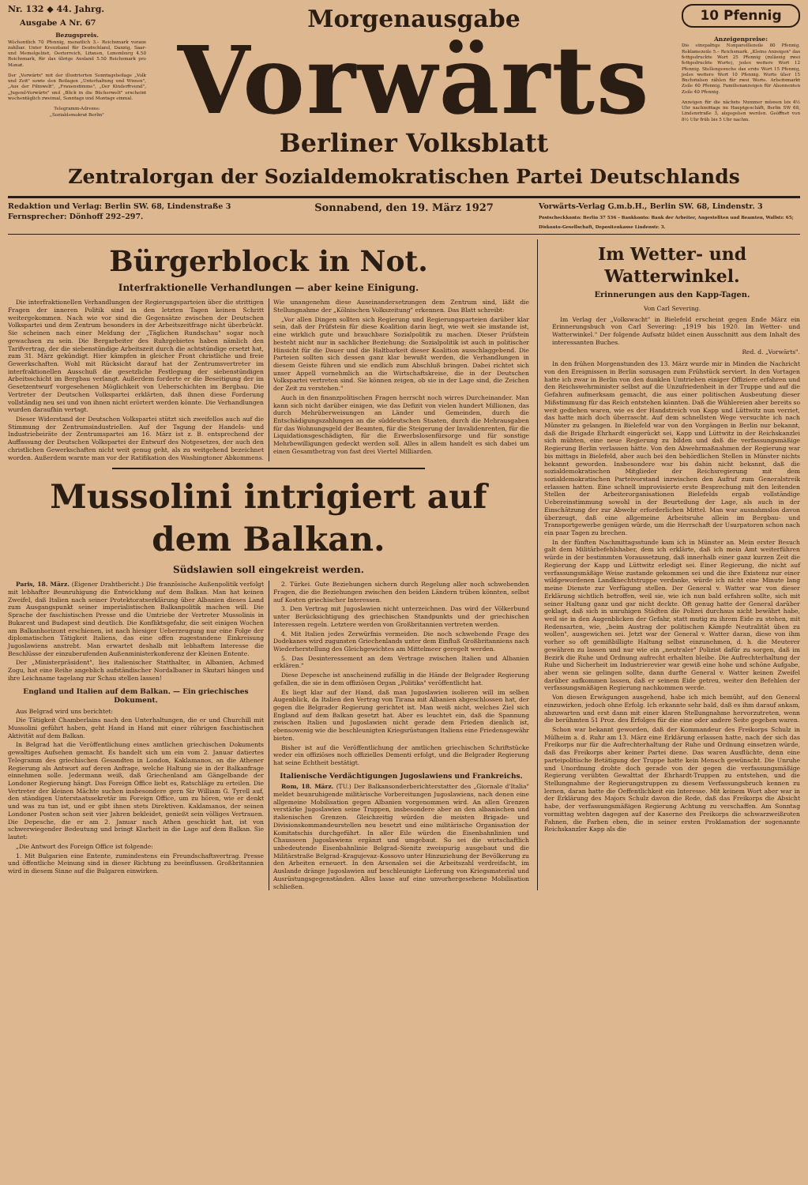Nr. 132 ◆ 44. Jahrg.
Ausgabe A Nr. 67
Bezugspreis.
Wöchentlich 70 Pfennig, monatlich 3.– Reichsmark voraus zahlbar. Unter Kreuzband für Deutschland, Danzig, Saar- und Memelgebiet, Oesterreich, Litauen, Luxemburg 4.50 Reichsmark, für das übrige Ausland 5.50 Reichsmark pro Monat.
Der „Vorwärts" mit der illustrierten Sonntagsbeilage „Volk und Zeit" sowie den Beilagen „Unterhaltung und Wissen", „Aus der Filmwelt", „Frauenstimme", „Der Kinderfreund", „Jugend-Vorwärts" und „Blick in die Bücherwelt" erscheint wochentäglich zweimal, Sonntags und Montags einmal.
Telegramm-Adresse:
„Sozialdemokrat Berlin"
Morgenausgabe
Vorwärts
Berliner Volksblatt
10 Pfennig
Anzeigenpreise:
Die einspaltige Nonpareillezeile 80 Pfennig. Reklamezeile 5.– Reichsmark. „Kleine Anzeigen" das fettgedruckte Wort 25 Pfennig (zulässig zwei fettgedruckte Worte), jedes weitere Wort 12 Pfennig. Stellengesuche das erste Wort 15 Pfennig, jedes weitere Wort 10 Pfennig. Worte über 15 Buchstaben zählen für zwei Worte. Arbeitsmarkt Zeile 60 Pfennig. Familienanzeigen für Abonnenten Zeile 40 Pfennig.
Anzeigen für die nächste Nummer müssen bis 4½ Uhr nachmittags im Hauptgeschäft, Berlin SW 68, Lindenstraße 3, abgegeben werden. Geöffnet von 8½ Uhr früh bis 5 Uhr nachm.
Zentralorgan der Sozialdemokratischen Partei Deutschlands
Redaktion und Verlag: Berlin SW. 68, Lindenstraße 3
Fernsprecher: Dönhoff 292–297.
Sonnabend, den 19. März 1927
Vorwärts-Verlag G.m.b.H., Berlin SW. 68, Lindenstr. 3
Postscheckkonto: Berlin 37 536 – Bankkonto: Bank der Arbeiter, Angestellten und Beamten, Wallstr. 65; Diskonto-Gesellschaft, Depositenkasse Lindenstr. 3.
Bürgerblock in Not.
Interfraktionelle Verhandlungen — aber keine Einigung.
Die interfraktionellen Verhandlungen der Regierungsparteien über die strittigen Fragen der inneren Politik sind in den letzten Tagen keinen Schritt weitergekommen. Nach wie vor sind die Gegensätze zwischen der Deutschen Volkspartei und dem Zentrum besonders in der Arbeitszeitfrage nicht überbrückt. Sie scheinen nach einer Meldung der „Täglichen Rundschau" sogar noch gewachsen zu sein. Die Bergarbeiter des Ruhrgebietes haben nämlich den Tarifvertrag, der die siebenstündige Arbeitszeit durch die achtstündige ersetzt hat, zum 31. März gekündigt. Hier kämpfen in gleicher Front christliche und freie Gewerkschaften. Wohl mit Rücksicht darauf hat der Zentrumsvertreter im interfraktionellen Ausschuß die gesetzliche Festlegung der siebenstündigen Arbeitsschicht im Bergbau verlangt. Außerdem forderte er die Beseitigung der im Gesetzentwurf vorgesehenen Möglichkeit von Ueberschichten im Bergbau. Die Vertreter der Deutschen Volkspartei erklärten, daß ihnen diese Forderung vollständig neu sei und von ihnen nicht erörtert werden könnte. Die Verhandlungen wurden daraufhin vertagt.
Dieser Widerstand der Deutschen Volkspartei stützt sich zweifellos auch auf die Stimmung der Zentrumsindustriellen. Auf der Tagung der Handels- und Industriebeiräte der Zentrumspartei am 16. März ist z. B. entsprechend der Auffassung der Deutschen Volkspartei der Entwurf des Notgesetzes, der auch den christlichen Gewerkschaften nicht weit genug geht, als zu weitgehend bezeichnet worden. Außerdem warnte man vor der Ratifikation des Washingtoner Abkommens. Wie unangenehm diese Auseinandersetzungen dem Zentrum sind, läßt die Stellungnahme der „Kölnischen Volkszeitung" erkennen. Das Blatt schreibt:
„Vor allen Dingen sollten sich Regierung und Regierungsparteien darüber klar sein, daß der Prüfstein für diese Koalition darin liegt, wie weit sie imstande ist, eine wirklich gute und brauchbare Sozialpolitik zu machen. Dieser Prüfstein besteht nicht nur in sachlicher Beziehung; die Sozialpolitik ist auch in politischer Hinsicht für die Dauer und die Haltbarkeit dieser Koalition ausschlaggebend. Die Parteien sollten sich dessen ganz klar bewußt werden, die Verhandlungen in diesem Geiste führen und sie endlich zum Abschluß bringen. Dabei richtet sich unser Appell vornehmlich an die Wirtschaftskreise, die in der Deutschen Volkspartei vertreten sind. Sie können zeigen, ob sie in der Lage sind, die Zeichen der Zeit zu verstehen."
Auch in den finanzpolitischen Fragen herrscht noch wirres Durcheinander. Man kann sich nicht darüber einigen, wie das Defizit von vielen hundert Millionen, das durch Mehrüberweisungen an Länder und Gemeinden, durch die Entschädigungszahlungen an die süddeutschen Staaten, durch die Mehrausgaben für das Wohnungsgeld der Beamten, für die Steigerung der Invalidenrenten, für die Liquidationsgeschädigten, für die Erwerbslosenfürsorge und für sonstige Mehrbewilligungen gedeckt werden soll. Alles in allem handelt es sich dabei um einen Gesamtbetrag von fast drei Viertel Milliarden.
Mussolini intrigiert auf dem Balkan.
Südslawien soll eingekreist werden.
Paris, 18. März. (Eigener Drahtbericht.) Die französische Außenpolitik verfolgt mit lebhafter Beunruhigung die Entwicklung auf dem Balkan. Man hat keinen Zweifel, daß Italien nach seiner Protektoratserklärung über Albanien dieses Land zum Ausgangspunkt seiner imperialistischen Balkanpolitik machen will. Die Sprache der faschistischen Presse und die Umtriebe der Vertreter Mussolinis in Bukarest und Budapest sind deutlich. Die Konfliktsgefahr, die seit einigen Wochen am Balkanhorizont erschienen, ist nach hiesiger Ueberzeugung nur eine Folge der diplomatischen Tätigkeit Italiens, das eine offen zugestandene Einkreisung Jugoslawiens anstrebt. Man erwartet deshalb mit lebhaftem Interesse die Beschlüsse der einzuberufenden Außenministerkonferenz der Kleinen Entente.
Der „Ministerpräsident", lies italienischer Statthalter, in Albanien, Achmed Zogu, hat eine Reihe angeblich aufständischer Nordalbaner in Skutari hängen und ihre Leichname tagelang zur Schau stellen lassen!
England und Italien auf dem Balkan. — Ein griechisches Dokument.
Aus Belgrad wird uns berichtet:
Die Tätigkeit Chamberlains nach den Unterhaltungen, die er und Churchill mit Mussolini geführt haben, geht Hand in Hand mit einer rührigen faschistischen Aktivität auf dem Balkan.
In Belgrad hat die Veröffentlichung eines amtlichen griechischen Dokuments gewaltiges Aufsehen gemacht. Es handelt sich um ein vom 2. Januar datiertes Telegramm des griechischen Gesandten in London, Kaklamanos, an die Athener Regierung als Antwort auf deren Anfrage, welche Haltung sie in der Balkanfrage einnehmen solle. Jedermann weiß, daß Griechenland am Gängelbande der Londoner Regierung hängt. Das Foreign Office liebt es, Ratschläge zu erteilen. Die Vertreter der kleinen Mächte suchen insbesondere gern Sir William G. Tyrell auf, den ständigen Unterstaatssekretär im Foreign Office, um zu hören, wie er denkt und was zu tun ist, und er gibt ihnen stets Direktiven. Kaklamanos, der seinen Londoner Posten schon seit vier Jahren bekleidet, genießt sein völliges Vertrauen. Die Depesche, die er am 2. Januar nach Athen geschickt hat, ist von schwerwiegender Bedeutung und bringt Klarheit in die Lage auf dem Balkan. Sie lautet:
„Die Antwort des Foreign Office ist folgende:
1. Mit Bulgarien eine Entente, zumindestens ein Freundschaftsvertrag. Presse und öffentliche Meinung sind in dieser Richtung zu beeinflussen. Großbritannien wird in diesem Sinne auf die Bulgaren einwirken.
2. Türkei. Gute Beziehungen sichern durch Regelung aller noch schwebenden Fragen, die die Beziehungen zwischen den beiden Ländern trüben könnten, selbst auf Kosten griechischer Interessen.
3. Den Vertrag mit Jugoslawien nicht unterzeichnen. Das wird der Völkerbund unter Berücksichtigung des griechischen Standpunkts und der griechischen Interessen regeln. Letztere werden von Großbritannien vertreten werden.
4. Mit Italien jedes Zerwürfnis vermeiden. Die noch schwebende Frage des Dodekanes wird zugunsten Griechenlands unter dem Einfluß Großbritanniens nach Wiederherstellung des Gleichgewichtes am Mittelmeer geregelt werden.
5. Das Desinteressement an dem Vertrage zwischen Italien und Albanien erklären."
Diese Depesche ist anscheinend zufällig in die Hände der Belgrader Regierung gefallen, die sie in dem offiziösen Organ „Politika" veröffentlicht hat.
Es liegt klar auf der Hand, daß man Jugoslawien isolieren will im selben Augenblick, da Italien den Vertrag von Tirana mit Albanien abgeschlossen hat, der gegen die Belgrader Regierung gerichtet ist. Man weiß nicht, welches Ziel sich England auf dem Balkan gesetzt hat. Aber es leuchtet ein, daß die Spannung zwischen Italien und Jugoslawien nicht gerade dem Frieden dienlich ist, ebensowenig wie die beschleunigten Kriegsrüstungen Italiens eine Friedensgewähr bieten.
Bisher ist auf die Veröffentlichung der amtlichen griechischen Schriftstücke weder ein offiziöses noch offizielles Dementi erfolgt, und die Belgrader Regierung hat seine Echtheit bestätigt.
Italienische Verdächtigungen Jugoslawiens und Frankreichs.
Rom, 18. März. (TU.) Der Balkansonderberichterstatter des „Giornale d'Italia" meldet beunruhigende militärische Vorbereitungen Jugoslawiens, nach denen eine allgemeine Mobilisation gegen Albanien vorgenommen wird. An allen Grenzen verstärke Jugoslawien seine Truppen, insbesondere aber an den albanischen und italienischen Grenzen. Gleichzeitig würden die meisten Brigade- und Divisionskommandeurstellen neu besetzt und eine militärische Organisation der Komitatschis durchgeführt. In aller Eile würden die Eisenbahnlinien und Chausseen Jugoslawiens ergänzt und umgebaut. So sei die wirtschaftlich unbedeutende Eisenbahnlinie Belgrad–Sienitz zweispurig ausgebaut und die Militärstraße Belgrad–Kragujevaz–Kossovo unter Hinzuziehung der Bevölkerung zu den Arbeiten erneuert. In den Arsenalen sei die Arbeitszahl verdreifacht, im Auslande dränge Jugoslawien auf beschleunigte Lieferung von Kriegsmaterial und Ausrüstungsgegenständen. Alles lasse auf eine unvorhergesehene Mobilisation schließen.
Im Wetter- und Watterwinkel.
Erinnerungen aus den Kapp-Tagen.
Von Carl Severing.
Im Verlag der „Volkswacht" in Bielefeld erscheint gegen Ende März ein Erinnerungsbuch von Carl Severing: „1919 bis 1920. Im Wetter- und Watterwinkel." Der folgende Aufsatz bildet einen Ausschnitt aus dem Inhalt des interessanten Buches.
Red. d. „Vorwärts".
In den frühen Morgenstunden des 13. März wurde mir in Minden die Nachricht von den Ereignissen in Berlin sozusagen zum Frühstück serviert. In den Vortagen hatte ich zwar in Berlin von den dunklen Umtrieben einiger Offiziere erfahren und den Reichswehrminister selbst auf die Unzufriedenheit in der Truppe und auf die Gefahren aufmerksam gemacht, die aus einer politischen Ausbeutung dieser Mißstimmung für das Reich entstehen könnten. Daß die Wühlereien aber bereits so weit gediehen waren, wie es der Handstreich von Kapp und Lüttwitz nun verriet, das hatte mich doch überrascht. Auf dem schnellsten Wege versuchte ich nach Münster zu gelangen. In Bielefeld war von den Vorgängen in Berlin nur bekannt, daß die Brigade Ehrhardt eingerückt sei, Kapp und Lüttwitz in der Reichskanzlei sich mühten, eine neue Regierung zu bilden und daß die verfassungsmäßige Regierung Berlin verlassen hätte. Von den Abwehrmaßnahmen der Regierung war bis mittags in Bielefeld, aber auch bei den behördlichen Stellen in Münster nichts bekannt geworden. Insbesondere war bis dahin nicht bekannt, daß die sozialdemokratischen Mitglieder der Reichsregierung mit dem sozialdemokratischen Parteivorstand inzwischen den Aufruf zum Generalstreik erlassen hatten. Eine schnell improvisierte erste Besprechung mit den leitenden Stellen der Arbeiterorganisationen Bielefelds ergab vollständige Uebereinstimmung sowohl in der Beurteilung der Lage, als auch in der Einschätzung der zur Abwehr erforderlichen Mittel. Man war ausnahmslos davon überzeugt, daß eine allgemeine Arbeitsruhe allein im Bergbau- und Transportgewerbe genügen würde, um die Herrschaft der Usurpatoren schon nach ein paar Tagen zu brechen.
In der fünften Nachmittagsstunde kam ich in Münster an. Mein erster Besuch galt dem Militärbefehlshaber, dem ich erklärte, daß ich mein Amt weiterführen würde in der bestimmten Voraussetzung, daß innerhalb einer ganz kurzen Zeit die Regierung der Kapp und Lüttwitz erledigt sei. Einer Regierung, die nicht auf verfassungsmäßige Weise zustande gekommen sei und die ihre Existenz nur einer wildgewordenen Landknechtstruppe verdanke, würde ich nicht eine Minute lang meine Dienste zur Verfügung stellen. Der General v. Watter war von dieser Erklärung sichtlich betroffen, weil sie, wie ich nun bald erfahren sollte, sich mit seiner Haltung ganz und gar nicht deckte. Oft genug hatte der General darüber geklagt, daß sich in unruhigen Städten die Polizei durchaus nicht bewährt habe, weil sie in den Augenblicken der Gefahr, statt mutig zu ihrem Eide zu stehen, mit Redensarten, wie, „beim Austrag der politischen Kämpfe Neutralität üben zu wollen", ausgewichen sei. Jetzt war der General v. Watter daran, diese von ihm vorher so oft gemißbilligte Haltung selbst einzunehmen, d. h. die Meuterer gewähren zu lassen und nur wie ein „neutraler" Polizist dafür zu sorgen, daß im Bezirk die Ruhe und Ordnung aufrecht erhalten bleibe. Die Aufrechterhaltung der Ruhe und Sicherheit im Industrierevier war gewiß eine hohe und schöne Aufgabe, aber wenn sie gelingen sollte, dann durfte General v. Watter keinen Zweifel darüber aufkommen lassen, daß er seinem Eide getreu, weiter den Befehlen der verfassungsmäßigen Regierung nachkommen werde.
Von diesen Erwägungen ausgehend, habe ich mich bemüht, auf den General einzuwirken, jedoch ohne Erfolg. Ich erkannte sehr bald, daß es ihm darauf ankam, abzuwarten und erst dann mit einer klaren Stellungnahme hervorzutreten, wenn die berühmten 51 Proz. des Erfolges für die eine oder andere Seite gegeben waren.
Schon war bekannt geworden, daß der Kommandeur des Freikorps Schulz in Mülheim a. d. Ruhr am 13. März eine Erklärung erlassen hatte, nach der sich das Freikorps nur für die Aufrechterhaltung der Ruhe und Ordnung einsetzen würde, daß das Freikorps aber keiner Partei diene. Das waren Ausflüchte, denn eine parteipolitische Betätigung der Truppe hatte kein Mensch gewünscht. Die Unruhe und Unordnung drohte doch gerade von der gegen die verfassungsmäßige Regierung verübten Gewalttat der Ehrhardt-Truppen zu entstehen, und die Stellungnahme der Regierungstruppen zu diesem Verfassungsbruch kennen zu lernen, daran hatte die Oeffentlichkeit ein Interesse. Mit keinem Wort aber war in der Erklärung des Majors Schulz davon die Rede, daß das Freikorps die Absicht habe, der verfassungsmäßigen Regierung Achtung zu verschaffen. Am Sonntag vormittag wehten dagegen auf der Kaserne des Freikorps die schwarzweißroten Fahnen, die Farben eben, die in seiner ersten Proklamation der sogenannte Reichskanzler Kapp als die